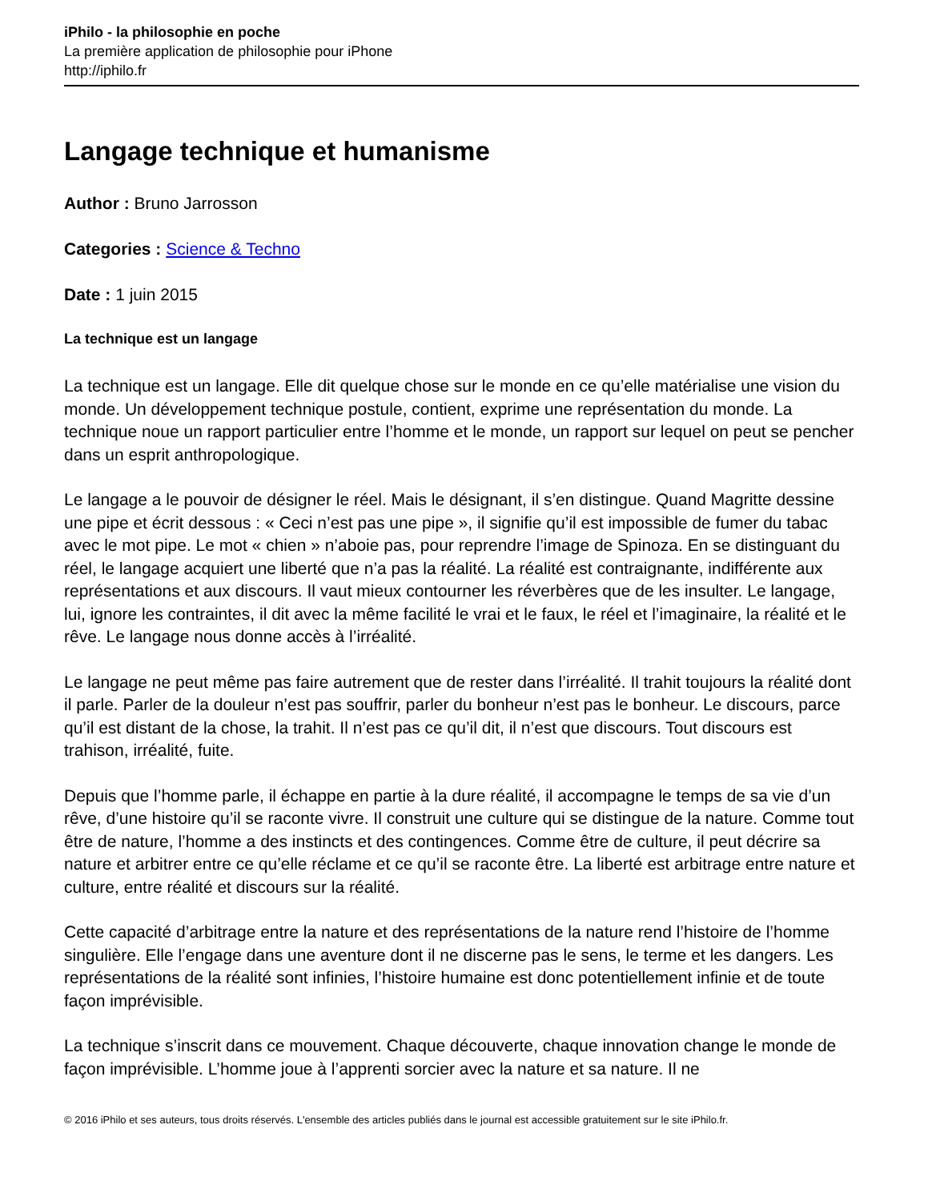iPhilo - la philosophie en poche
La première application de philosophie pour iPhone
http://iphilo.fr
Langage technique et humanisme
Author : Bruno Jarrosson
Categories : Science & Techno
Date : 1 juin 2015
La technique est un langage
La technique est un langage. Elle dit quelque chose sur le monde en ce qu’elle matérialise une vision du monde. Un développement technique postule, contient, exprime une représentation du monde. La technique noue un rapport particulier entre l’homme et le monde, un rapport sur lequel on peut se pencher dans un esprit anthropologique.
Le langage a le pouvoir de désigner le réel. Mais le désignant, il s’en distingue. Quand Magritte dessine une pipe et écrit dessous : « Ceci n’est pas une pipe », il signifie qu’il est impossible de fumer du tabac avec le mot pipe. Le mot « chien » n’aboie pas, pour reprendre l’image de Spinoza. En se distinguant du réel, le langage acquiert une liberté que n’a pas la réalité. La réalité est contraignante, indifférente aux représentations et aux discours. Il vaut mieux contourner les réverbères que de les insulter. Le langage, lui, ignore les contraintes, il dit avec la même facilité le vrai et le faux, le réel et l’imaginaire, la réalité et le rêve. Le langage nous donne accès à l’irréalité.
Le langage ne peut même pas faire autrement que de rester dans l’irréalité. Il trahit toujours la réalité dont il parle. Parler de la douleur n’est pas souffrir, parler du bonheur n’est pas le bonheur. Le discours, parce qu’il est distant de la chose, la trahit. Il n’est pas ce qu’il dit, il n’est que discours. Tout discours est trahison, irréalité, fuite.
Depuis que l’homme parle, il échappe en partie à la dure réalité, il accompagne le temps de sa vie d’un rêve, d’une histoire qu’il se raconte vivre. Il construit une culture qui se distingue de la nature. Comme tout être de nature, l’homme a des instincts et des contingences. Comme être de culture, il peut décrire sa nature et arbitrer entre ce qu’elle réclame et ce qu’il se raconte être. La liberté est arbitrage entre nature et culture, entre réalité et discours sur la réalité.
Cette capacité d’arbitrage entre la nature et des représentations de la nature rend l’histoire de l’homme singulière. Elle l’engage dans une aventure dont il ne discerne pas le sens, le terme et les dangers. Les représentations de la réalité sont infinies, l’histoire humaine est donc potentiellement infinie et de toute façon imprévisible.
La technique s’inscrit dans ce mouvement. Chaque découverte, chaque innovation change le monde de façon imprévisible. L’homme joue à l’apprenti sorcier avec la nature et sa nature. Il ne
© 2016 iPhilo et ses auteurs, tous droits réservés. L'ensemble des articles publiés dans le journal est accessible gratuitement sur le site iPhilo.fr.